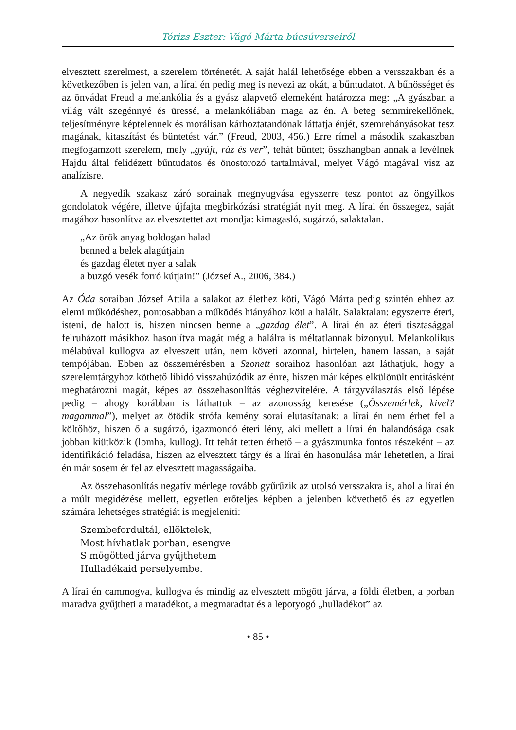Tórizs Eszter: Vágó Márta búcsúverseiről
elvesztett szerelmest, a szerelem történetét. A saját halál lehetősége ebben a versszakban és a következőben is jelen van, a lírai én pedig meg is nevezi az okát, a bűntudatot. A bűnösséget és az önvádat Freud a melankólia és a gyász alapvető elemeként határozza meg: „A gyászban a világ vált szegénnyé és üressé, a melankóliában maga az én. A beteg semmirekellőnek, teljesítményre képtelennek és morálisan kárhoztatandónak láttatja énjét, szemrehányásokat tesz magának, kitaszítást és büntetést vár.” (Freud, 2003, 456.) Erre rímel a második szakaszban megfogamzott szerelem, mely „gyújt, ráz és ver”, tehát büntet; összhangban annak a levélnek Hajdu által felidézett bűntudatos és önostorozó tartalmával, melyet Vágó magával visz az analízisre.
A negyedik szakasz záró sorainak megnyugvása egyszerre tesz pontot az öngyilkos gondolatok végére, illetve újfajta megbirkózási stratégiát nyit meg. A lírai én összegez, saját magához hasonlítva az elvesztettet azt mondja: kimagasló, sugárzó, salaktalan.
„Az örök anyag boldogan halad
benned a belek alagútjain
és gazdag életet nyer a salak
a buzgó vesék forró kútjain!” (József A., 2006, 384.)
Az Óda soraiban József Attila a salakot az élethez köti, Vágó Márta pedig szintén ehhez az elemi működéshez, pontosabban a működés hiányához köti a halált. Salaktalan: egyszerre éteri, isteni, de halott is, hiszen nincsen benne a „gazdag élet”. A lírai én az éteri tisztasággal felruházott másikhoz hasonlítva magát még a halálra is méltatlannak bizonyul. Melankolikus mélabúval kullogva az elveszett után, nem követi azonnal, hirtelen, hanem lassan, a saját tempójában. Ebben az összemérésben a Szonett soraihoz hasonlóan azt láthatjuk, hogy a szerelemtárgyhoz köthető libidó visszahúzódik az énre, hiszen már képes elkülönült entitásként meghatározni magát, képes az összehasonlítás véghezvitelére. A tárgyválasztás első lépése pedig – ahogy korábban is láthattuk – az azonosság keresése („Összemérlek, kivel? magammal”), melyet az ötödik strófa kemény sorai elutasítanak: a lírai én nem érhet fel a költőhöz, hiszen ő a sugárzó, igazmondó éteri lény, aki mellett a lírai én halandósága csak jobban kiütközik (lomha, kullog). Itt tehát tetten érhető – a gyászmunka fontos részeként – az identifikáció feladása, hiszen az elvesztett tárgy és a lírai én hasonulása már lehetetlen, a lírai én már sosem ér fel az elvesztett magasságaiba.
Az összehasonlítás negatív mérlege tovább gyűrűzik az utolsó versszakra is, ahol a lírai én a múlt megidézése mellett, egyetlen erőteljes képben a jelenben követhető és az egyetlen számára lehetséges stratégiát is megjeleníti:
Szembefordultál, ellöktelek,
Most hívhatlak porban, esengve
S mögötted járva gyűjthetem
Hulladékaid perselyembe.
A lírai én cammogva, kullogva és mindig az elvesztett mögött járva, a földi életben, a porban maradva gyűjtheti a maradékot, a megmaradtat és a lepotyogó „hulladékot” az
• 85 •